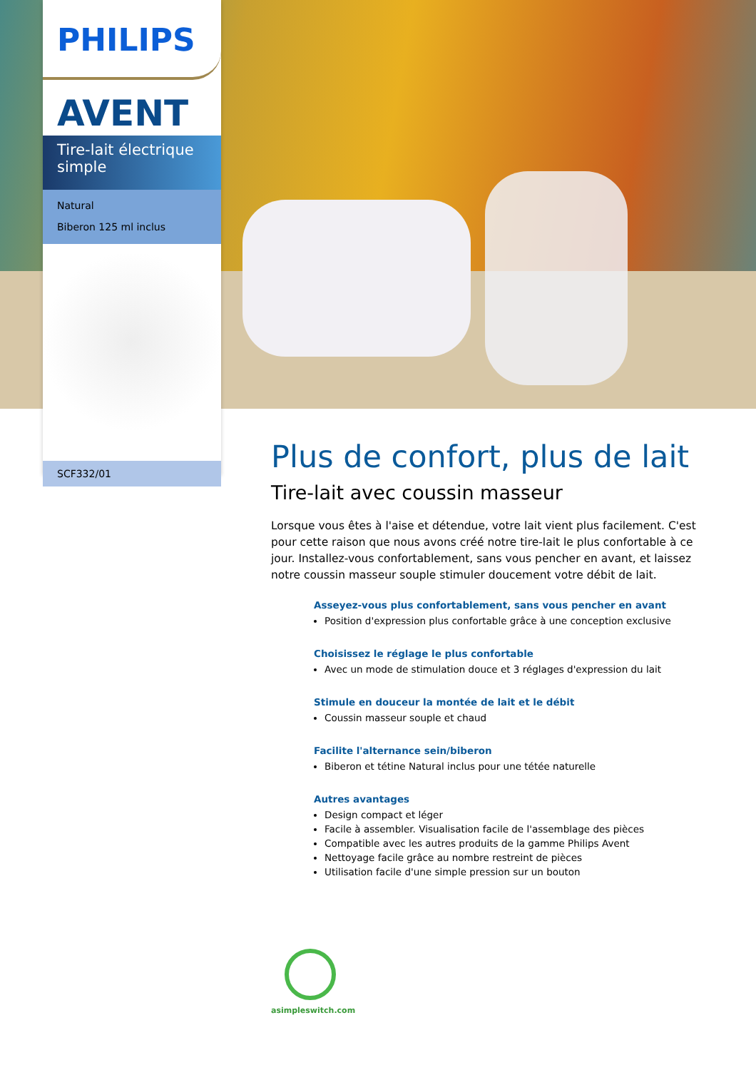PHILIPS
AVENT
Tire-lait électrique simple
Natural
Biberon 125 ml inclus
SCF332/01
Plus de confort, plus de lait
Tire-lait avec coussin masseur
Lorsque vous êtes à l'aise et détendue, votre lait vient plus facilement. C'est pour cette raison que nous avons créé notre tire-lait le plus confortable à ce jour. Installez-vous confortablement, sans vous pencher en avant, et laissez notre coussin masseur souple stimuler doucement votre débit de lait.
Asseyez-vous plus confortablement, sans vous pencher en avant
Position d'expression plus confortable grâce à une conception exclusive
Choisissez le réglage le plus confortable
Avec un mode de stimulation douce et 3 réglages d'expression du lait
Stimule en douceur la montée de lait et le débit
Coussin masseur souple et chaud
Facilite l'alternance sein/biberon
Biberon et tétine Natural inclus pour une tétée naturelle
Autres avantages
Design compact et léger
Facile à assembler. Visualisation facile de l'assemblage des pièces
Compatible avec les autres produits de la gamme Philips Avent
Nettoyage facile grâce au nombre restreint de pièces
Utilisation facile d'une simple pression sur un bouton
asimpleswitch.com